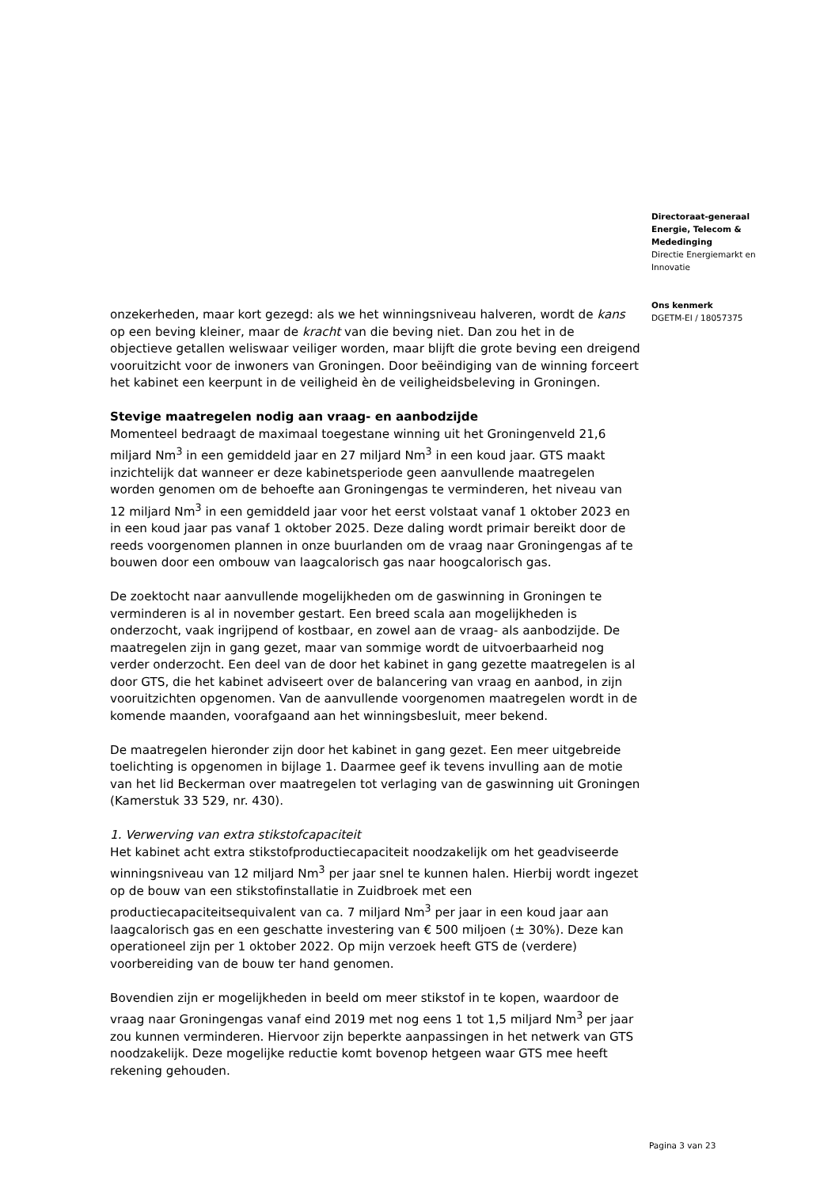onzekerheden, maar kort gezegd: als we het winningsniveau halveren, wordt de kans op een beving kleiner, maar de kracht van die beving niet. Dan zou het in de objectieve getallen weliswaar veiliger worden, maar blijft die grote beving een dreigend vooruitzicht voor de inwoners van Groningen. Door beëindiging van de winning forceert het kabinet een keerpunt in de veiligheid èn de veiligheidsbeleving in Groningen.
Stevige maatregelen nodig aan vraag- en aanbodzijde
Momenteel bedraagt de maximaal toegestane winning uit het Groningenveld 21,6 miljard Nm<sup>3</sup> in een gemiddeld jaar en 27 miljard Nm<sup>3</sup> in een koud jaar. GTS maakt inzichtelijk dat wanneer er deze kabinetsperiode geen aanvullende maatregelen worden genomen om de behoefte aan Groningengas te verminderen, het niveau van 12 miljard Nm<sup>3</sup> in een gemiddeld jaar voor het eerst volstaat vanaf 1 oktober 2023 en in een koud jaar pas vanaf 1 oktober 2025. Deze daling wordt primair bereikt door de reeds voorgenomen plannen in onze buurlanden om de vraag naar Groningengas af te bouwen door een ombouw van laagcalorisch gas naar hoogcalorisch gas.
De zoektocht naar aanvullende mogelijkheden om de gaswinning in Groningen te verminderen is al in november gestart. Een breed scala aan mogelijkheden is onderzocht, vaak ingrijpend of kostbaar, en zowel aan de vraag- als aanbodzijde. De maatregelen zijn in gang gezet, maar van sommige wordt de uitvoerbaarheid nog verder onderzocht. Een deel van de door het kabinet in gang gezette maatregelen is al door GTS, die het kabinet adviseert over de balancering van vraag en aanbod, in zijn vooruitzichten opgenomen. Van de aanvullende voorgenomen maatregelen wordt in de komende maanden, voorafgaand aan het winningsbesluit, meer bekend.
De maatregelen hieronder zijn door het kabinet in gang gezet. Een meer uitgebreide toelichting is opgenomen in bijlage 1. Daarmee geef ik tevens invulling aan de motie van het lid Beckerman over maatregelen tot verlaging van de gaswinning uit Groningen (Kamerstuk 33 529, nr. 430).
1. Verwerving van extra stikstofcapaciteit
Het kabinet acht extra stikstofproductiecapaciteit noodzakelijk om het geadviseerde winningsniveau van 12 miljard Nm<sup>3</sup> per jaar snel te kunnen halen. Hierbij wordt ingezet op de bouw van een stikstofinstallatie in Zuidbroek met een productiecapaciteitsequivalent van ca. 7 miljard Nm<sup>3</sup> per jaar in een koud jaar aan laagcalorisch gas en een geschatte investering van € 500 miljoen (± 30%). Deze kan operationeel zijn per 1 oktober 2022. Op mijn verzoek heeft GTS de (verdere) voorbereiding van de bouw ter hand genomen.
Bovendien zijn er mogelijkheden in beeld om meer stikstof in te kopen, waardoor de vraag naar Groningengas vanaf eind 2019 met nog eens 1 tot 1,5 miljard Nm<sup>3</sup> per jaar zou kunnen verminderen. Hiervoor zijn beperkte aanpassingen in het netwerk van GTS noodzakelijk. Deze mogelijke reductie komt bovenop hetgeen waar GTS mee heeft rekening gehouden.
Directoraat-generaal Energie, Telecom & Mededinging
Directie Energiemarkt en Innovatie
Ons kenmerk
DGETM-EI / 18057375
Pagina 3 van 23